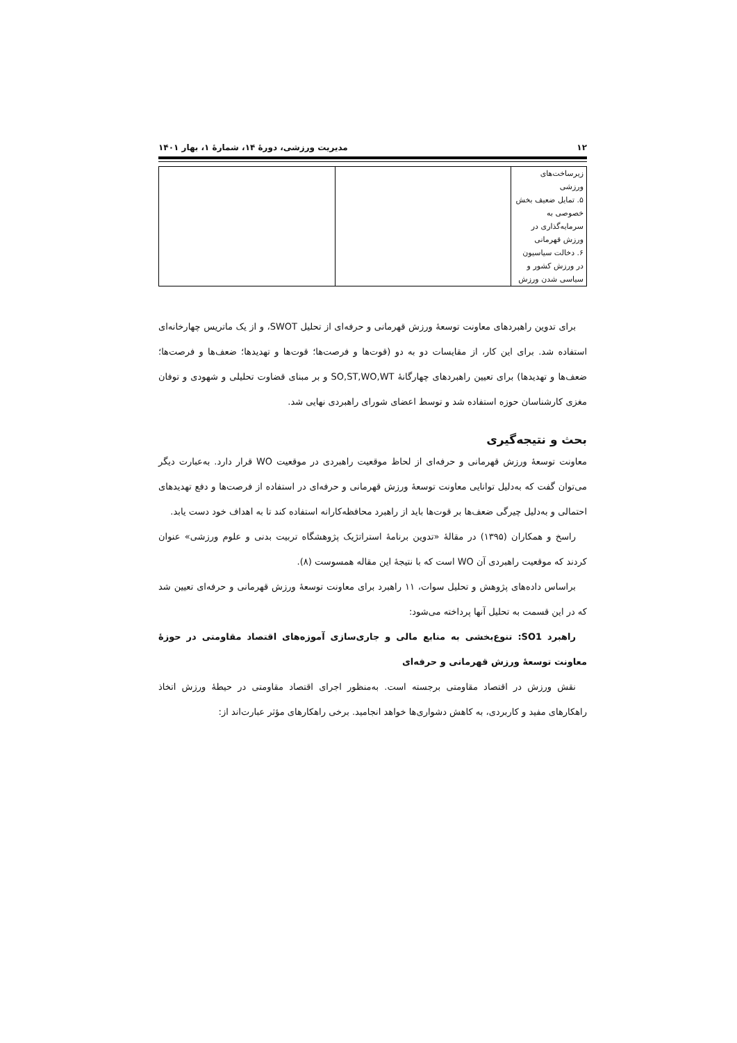۱۲ مدیریت ورزشی، دورهٔ ۱۴، شمارهٔ ۱، بهار ۱۴۰۱
| زیرساخت‌های ورزشی ۵. تمایل ضعیف بخش خصوصی به سرمایه‌گذاری در ورزش قهرمانی ۶. دخالت سیاسیون در ورزش کشور و سیاسی شدن ورزش | | |
برای تدوین راهبردهای معاونت توسعهٔ ورزش قهرمانی و حرفه‌ای از تحلیل SWOT، و از یک ماتریس چهارخانه‌ای استفاده شد. برای این کار، از مقایسات دو به دو (قوت‌ها و فرصت‌ها؛ قوت‌ها و تهدیدها؛ ضعف‌ها و فرصت‌ها؛ ضعف‌ها و تهدیدها) برای تعیین راهبردهای چهارگانهٔ SO,ST,WO,WT و بر مبنای قضاوت تحلیلی و شهودی و توفان مغزی کارشناسان حوزه استفاده شد و توسط اعضای شورای راهبردی نهایی شد.
بحث و نتیجه‌گیری
معاونت توسعهٔ ورزش قهرمانی و حرفه‌ای از لحاظ موقعیت راهبردی در موقعیت WO قرار دارد. به‌عبارت دیگر می‌توان گفت که به‌دلیل توانایی معاونت توسعهٔ ورزش قهرمانی و حرفه‌ای در استفاده از فرصت‌ها و دفع تهدیدهای احتمالی و به‌دلیل چیرگی ضعف‌ها بر قوت‌ها باید از راهبرد محافظه‌کارانه استفاده کند تا به اهداف خود دست یابد.
راسخ و همکاران (۱۳۹۵) در مقالهٔ «تدوین برنامهٔ استراتژیک پژوهشگاه تربیت بدنی و علوم ورزشی» عنوان کردند که موقعیت راهبردی آن WO است که با نتیجهٔ این مقاله همسوست (۸).
براساس داده‌های پژوهش و تحلیل سوات، ۱۱ راهبرد برای معاونت توسعهٔ ورزش قهرمانی و حرفه‌ای تعیین شد که در این قسمت به تحلیل آنها پرداخته می‌شود:
راهبرد SO1: تنوع‌بخشی به منابع مالی و جاری‌سازی آموزه‌های اقتصاد مقاومتی در حوزهٔ معاونت توسعهٔ ورزش قهرمانی و حرفه‌ای
نقش ورزش در اقتصاد مقاومتی برجسته است. به‌منظور اجرای اقتصاد مقاومتی در حیطهٔ ورزش اتخاذ راهکارهای مفید و کاربردی، به کاهش دشواری‌ها خواهد انجامید. برخی راهکارهای مؤثر عبارت‌اند از: